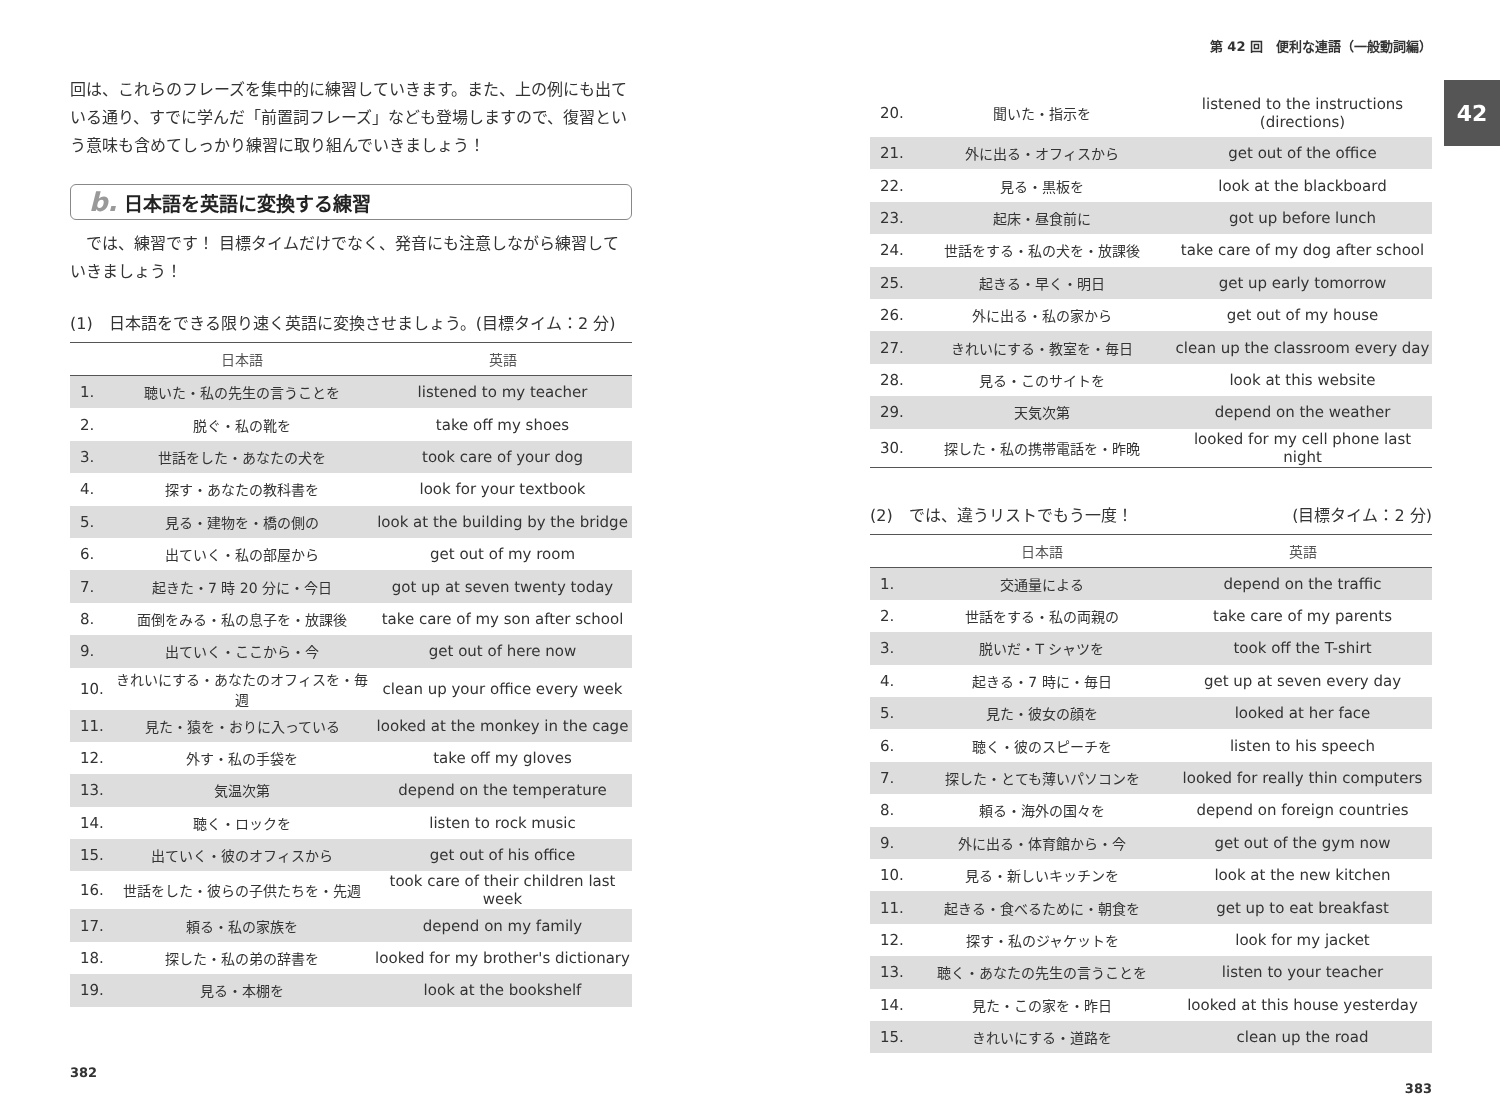42
回は、これらのフレーズを集中的に練習していきます。また、上の例にも出ている通り、すでに学んだ「前置詞フレーズ」なども登場しますので、復習という意味も含めてしっかり練習に取り組んでいきましょう！
b. 日本語を英語に変換する練習
　では、練習です！ 目標タイムだけでなく、発音にも注意しながら練習していきましょう！
(1)　日本語をできる限り速く英語に変換させましょう。(目標タイム：2 分)
| | 日本語 | 英語 |
| --- | --- | --- |
| 1. | 聴いた・私の先生の言うことを | listened to my teacher |
| 2. | 脱ぐ・私の靴を | take off my shoes |
| 3. | 世話をした・あなたの犬を | took care of your dog |
| 4. | 探す・あなたの教科書を | look for your textbook |
| 5. | 見る・建物を・橋の側の | look at the building by the bridge |
| 6. | 出ていく・私の部屋から | get out of my room |
| 7. | 起きた・7 時 20 分に・今日 | got up at seven twenty today |
| 8. | 面倒をみる・私の息子を・放課後 | take care of my son after school |
| 9. | 出ていく・ここから・今 | get out of here now |
| 10. | きれいにする・あなたのオフィスを・毎週 | clean up your office every week |
| 11. | 見た・猿を・おりに入っている | looked at the monkey in the cage |
| 12. | 外す・私の手袋を | take off my gloves |
| 13. | 気温次第 | depend on the temperature |
| 14. | 聴く・ロックを | listen to rock music |
| 15. | 出ていく・彼のオフィスから | get out of his office |
| 16. | 世話をした・彼らの子供たちを・先週 | took care of their children last week |
| 17. | 頼る・私の家族を | depend on my family |
| 18. | 探した・私の弟の辞書を | looked for my brother's dictionary |
| 19. | 見る・本棚を | look at the bookshelf |
382
第 42 回　便利な連語（一般動詞編）
| 20. | 聞いた・指示を | listened to the instructions (directions) |
| 21. | 外に出る・オフィスから | get out of the office |
| 22. | 見る・黒板を | look at the blackboard |
| 23. | 起床・昼食前に | got up before lunch |
| 24. | 世話をする・私の犬を・放課後 | take care of my dog after school |
| 25. | 起きる・早く・明日 | get up early tomorrow |
| 26. | 外に出る・私の家から | get out of my house |
| 27. | きれいにする・教室を・毎日 | clean up the classroom every day |
| 28. | 見る・このサイトを | look at this website |
| 29. | 天気次第 | depend on the weather |
| 30. | 探した・私の携帯電話を・昨晩 | looked for my cell phone last night |
(2)　では、違うリストでもう一度！ (目標タイム：2 分)
| | 日本語 | 英語 |
| --- | --- | --- |
| 1. | 交通量による | depend on the traffic |
| 2. | 世話をする・私の両親の | take care of my parents |
| 3. | 脱いだ・T シャツを | took off the T-shirt |
| 4. | 起きる・7 時に・毎日 | get up at seven every day |
| 5. | 見た・彼女の顔を | looked at her face |
| 6. | 聴く・彼のスピーチを | listen to his speech |
| 7. | 探した・とても薄いパソコンを | looked for really thin computers |
| 8. | 頼る・海外の国々を | depend on foreign countries |
| 9. | 外に出る・体育館から・今 | get out of the gym now |
| 10. | 見る・新しいキッチンを | look at the new kitchen |
| 11. | 起きる・食べるために・朝食を | get up to eat breakfast |
| 12. | 探す・私のジャケットを | look for my jacket |
| 13. | 聴く・あなたの先生の言うことを | listen to your teacher |
| 14. | 見た・この家を・昨日 | looked at this house yesterday |
| 15. | きれいにする・道路を | clean up the road |
383